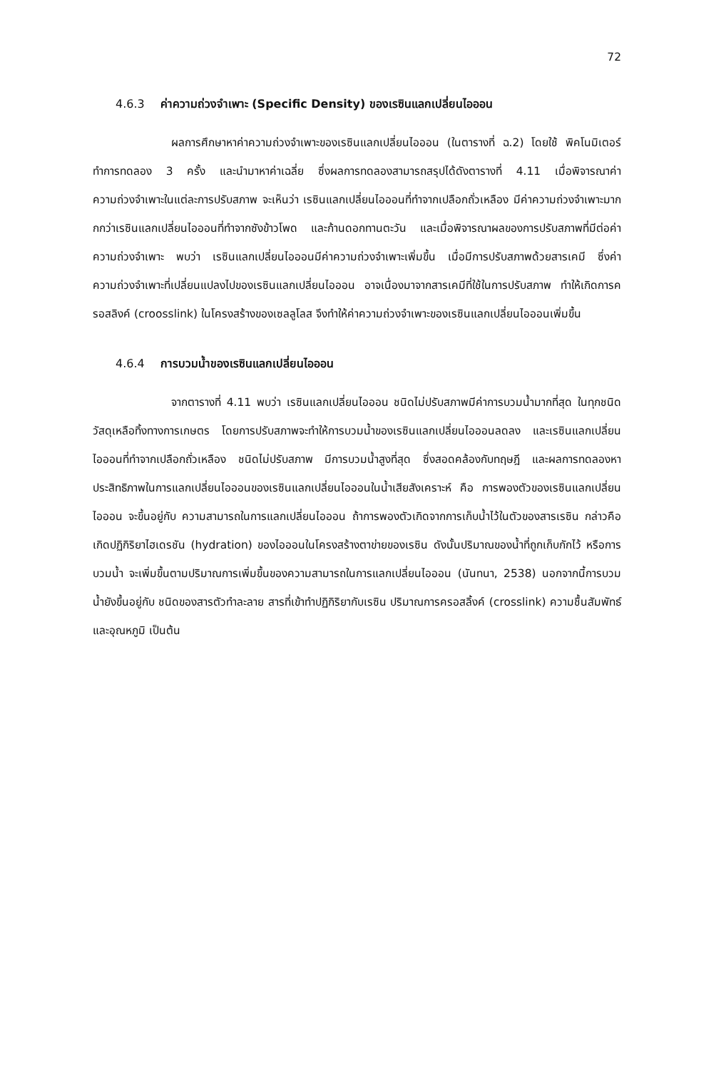72
4.6.3 ค่าความถ่วงจำเพาะ (Specific Density) ของเรซินแลกเปลี่ยนไอออน
ผลการศึกษาหาค่าความถ่วงจำเพาะของเรซินแลกเปลี่ยนไอออน (ในตารางที่ ฉ.2) โดยใช้ พิคโนมิเตอร์ ทำการทดลอง 3 ครั้ง และนำมาหาค่าเฉลี่ย ซึ่งผลการทดลองสามารถสรุปได้ดังตารางที่ 4.11 เมื่อพิจารณาค่าความถ่วงจำเพาะในแต่ละการปรับสภาพ จะเห็นว่า เรซินแลกเปลี่ยนไอออนที่ทำจากเปลือกถั่วเหลือง มีค่าความถ่วงจำเพาะมากกกว่าเรซินแลกเปลี่ยนไอออนที่ทำจากซังข้าวโพด และก้านดอกทานตะวัน และเมื่อพิจารณาผลของการปรับสภาพที่มีต่อค่าความถ่วงจำเพาะ พบว่า เรซินแลกเปลี่ยนไอออนมีค่าความถ่วงจำเพาะเพิ่มขึ้น เมื่อมีการปรับสภาพด้วยสารเคมี ซึ่งค่าความถ่วงจำเพาะที่เปลี่ยนแปลงไปของเรซินแลกเปลี่ยนไอออน อาจเนื่องมาจากสารเคมีที่ใช้ในการปรับสภาพ ทำให้เกิดการครอสลิงค์ (croosslink) ในโครงสร้างของเซลลูโลส จึงทำให้ค่าความถ่วงจำเพาะของเรซินแลกเปลี่ยนไอออนเพิ่มขึ้น
4.6.4 การบวมน้ำของเรซินแลกเปลี่ยนไอออน
จากตารางที่ 4.11 พบว่า เรซินแลกเปลี่ยนไอออน ชนิดไม่ปรับสภาพมีค่าการบวมน้ำมากที่สุด ในทุกชนิดวัสดุเหลือทิ้งทางการเกษตร โดยการปรับสภาพจะทำให้การบวมน้ำของเรซินแลกเปลี่ยนไอออนลดลง และเรซินแลกเปลี่ยนไอออนที่ทำจากเปลือกถั่วเหลือง ชนิดไม่ปรับสภาพ มีการบวมน้ำสูงที่สุด ซึ่งสอดคล้องกับทฤษฎี และผลการทดลองหาประสิทธิภาพในการแลกเปลี่ยนไอออนของเรซินแลกเปลี่ยนไอออนในน้ำเสียสังเคราะห์ คือ การพองตัวของเรซินแลกเปลี่ยนไอออน จะขึ้นอยู่กับ ความสามารถในการแลกเปลี่ยนไอออน ถ้าการพองตัวเกิดจากการเก็บน้ำไว้ในตัวของสารเรซิน กล่าวคือ เกิดปฏิกิริยาไฮเดรชัน (hydration) ของไอออนในโครงสร้างตาข่ายของเรซิน ดังนั้นปริมาณของน้ำที่ถูกเก็บกักไว้ หรือการบวมน้ำ จะเพิ่มขึ้นตามปริมาณการเพิ่มขึ้นของความสามารถในการแลกเปลี่ยนไอออน (นันทนา, 2538) นอกจากนี้การบวมน้ำยังขึ้นอยู่กับ ชนิดของสารตัวทำละลาย สารที่เข้าทำปฏิกิริยากับเรซิน ปริมาณการครอสลิ้งค์ (crosslink) ความชื้นสัมพัทธ์ และอุณหภูมิ เป็นต้น